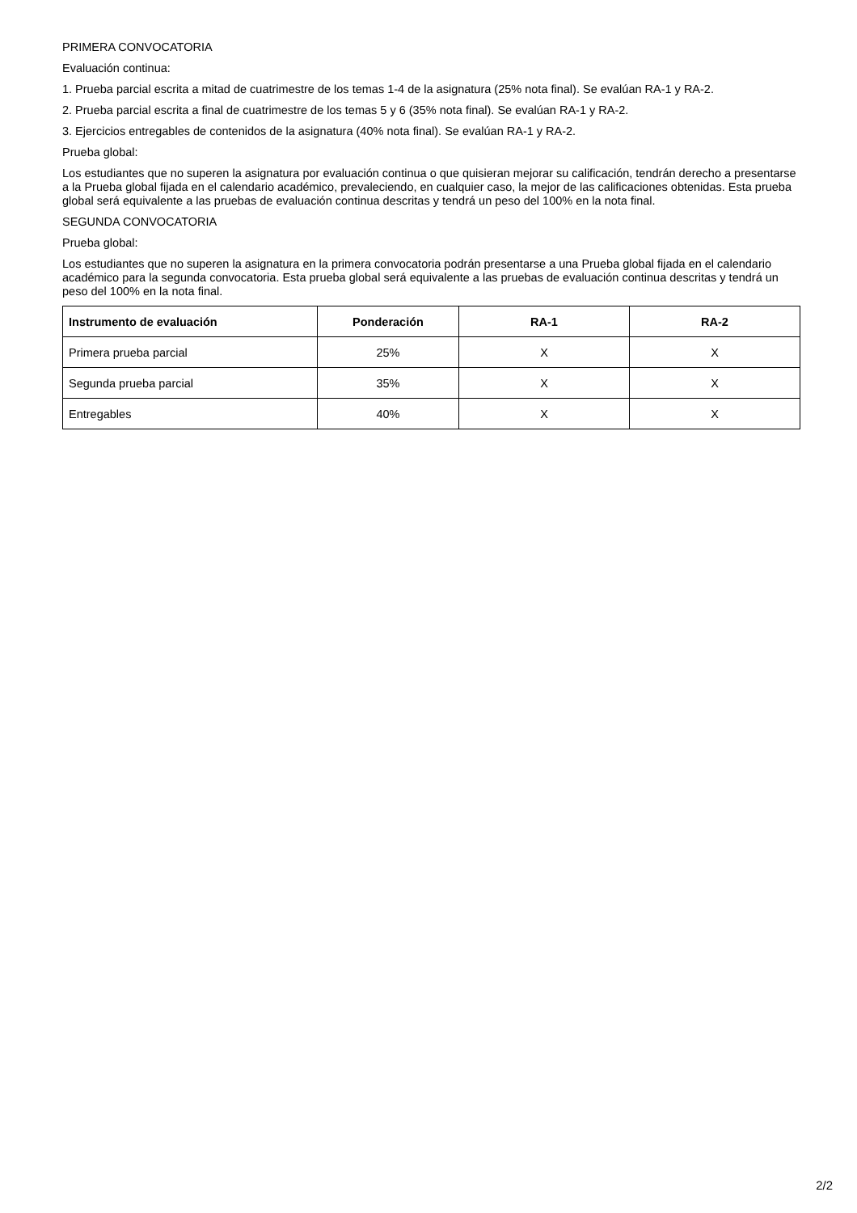PRIMERA CONVOCATORIA
Evaluación continua:
1. Prueba parcial escrita a mitad de cuatrimestre de los temas 1-4 de la asignatura (25% nota final). Se evalúan RA-1 y RA-2.
2. Prueba parcial escrita a final de cuatrimestre de los temas 5 y 6 (35% nota final). Se evalúan RA-1 y RA-2.
3. Ejercicios entregables de contenidos de la asignatura (40% nota final). Se evalúan RA-1 y RA-2.
Prueba global:
Los estudiantes que no superen la asignatura por evaluación continua o que quisieran mejorar su calificación, tendrán derecho a presentarse a la Prueba global fijada en el calendario académico, prevaleciendo, en cualquier caso, la mejor de las calificaciones obtenidas. Esta prueba global será equivalente a las pruebas de evaluación continua descritas y tendrá un peso del 100% en la nota final.
SEGUNDA CONVOCATORIA
Prueba global:
Los estudiantes que no superen la asignatura en la primera convocatoria podrán presentarse a una Prueba global fijada en el calendario académico para la segunda convocatoria. Esta prueba global será equivalente a las pruebas de evaluación continua descritas y tendrá un peso del 100% en la nota final.
| Instrumento de evaluación | Ponderación | RA-1 | RA-2 |
| --- | --- | --- | --- |
| Primera prueba parcial | 25% | X | X |
| Segunda prueba parcial | 35% | X | X |
| Entregables | 40% | X | X |
2/2